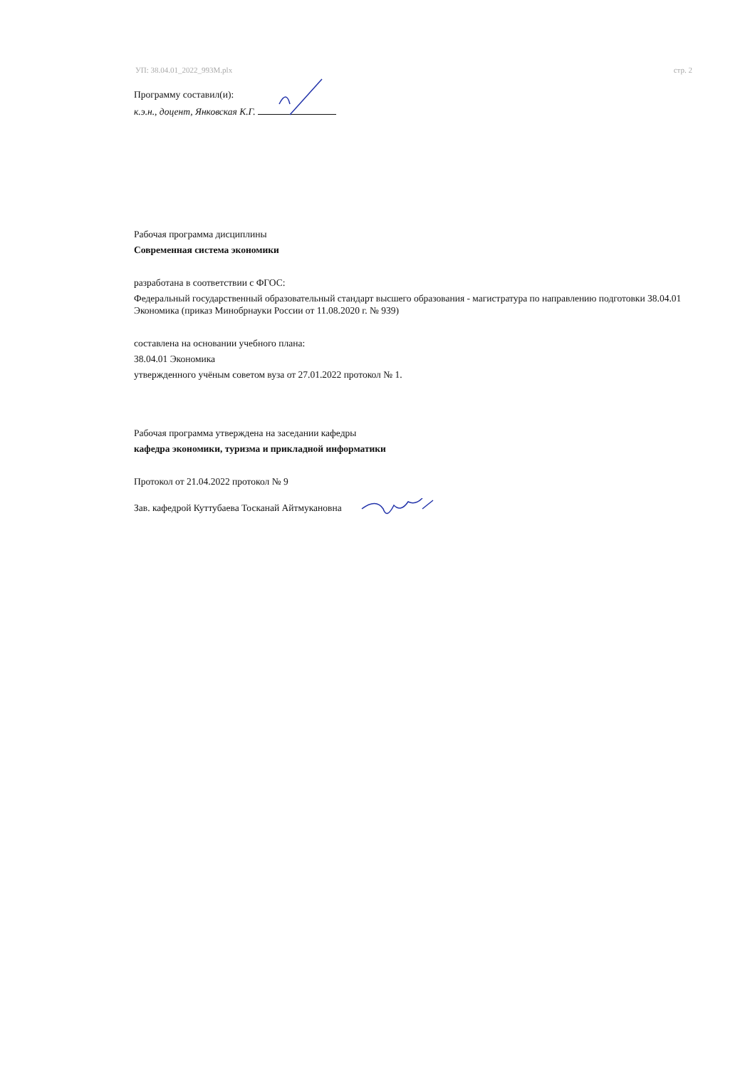УП: 38.04.01_2022_993М.plx стр. 2
Программу составил(и):
к.э.н., доцент, Янковская К.Г.
Рабочая программа дисциплины
Современная система экономики
разработана в соответствии с ФГОС:
Федеральный государственный образовательный стандарт высшего образования - магистратура по направлению подготовки 38.04.01 Экономика (приказ Минобрнауки России от 11.08.2020 г. № 939)
составлена на основании учебного плана:
38.04.01 Экономика
утвержденного учёным советом вуза от 27.01.2022 протокол № 1.
Рабочая программа утверждена на заседании кафедры
кафедра экономики, туризма и прикладной информатики
Протокол от 21.04.2022 протокол № 9
Зав. кафедрой Куттубаева Тосканай Айтмукановна